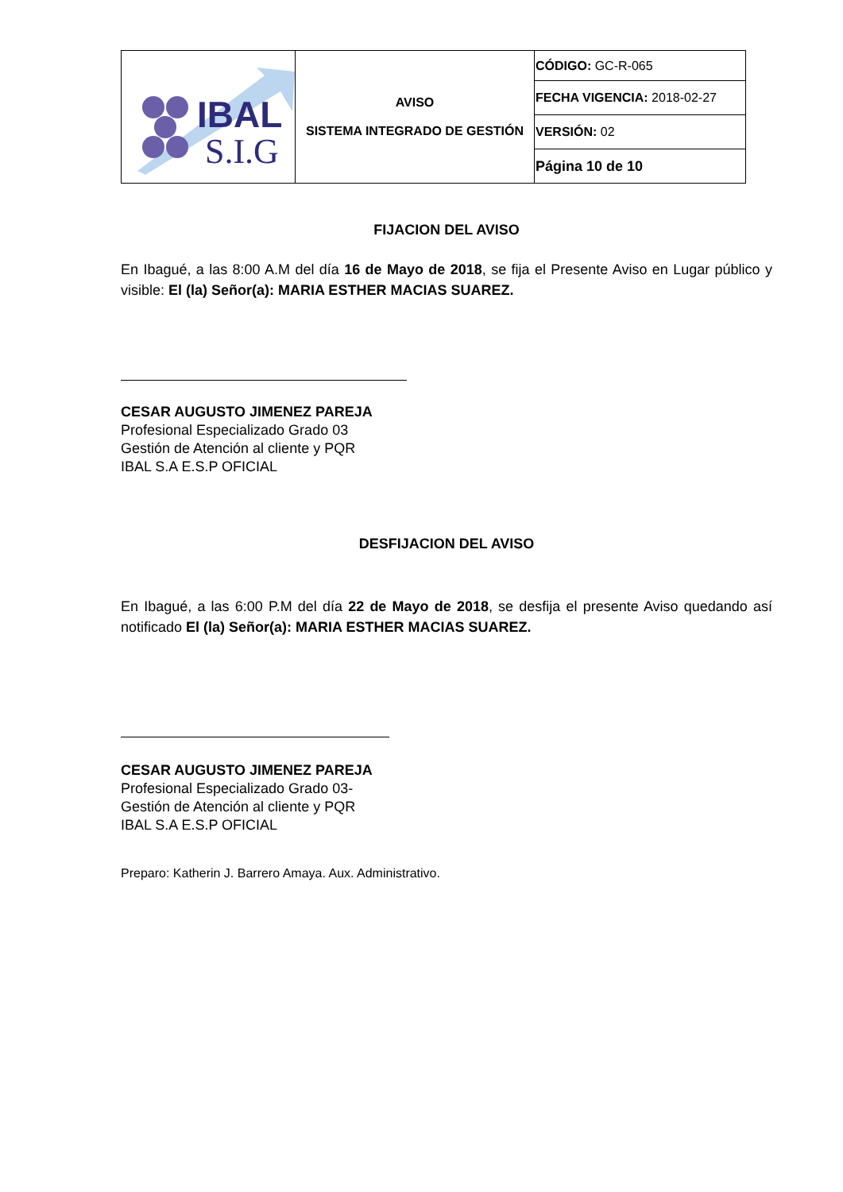| IBAL S.I.G | AVISO SISTEMA INTEGRADO DE GESTIÓN | CÓDIGO: GC-R-065 |
| | | FECHA VIGENCIA: 2018-02-27 |
| | | VERSIÓN: 02 |
| | | Página 10 de 10 |
FIJACION DEL AVISO
En Ibagué, a las 8:00 A.M del día 16 de Mayo de 2018, se fija el Presente Aviso en Lugar público y visible: El (la) Señor(a): MARIA ESTHER MACIAS SUAREZ.
CESAR AUGUSTO JIMENEZ PAREJA
Profesional Especializado Grado 03
Gestión de Atención al cliente y PQR
IBAL S.A E.S.P OFICIAL
DESFIJACION DEL AVISO
En Ibagué, a las 6:00 P.M del día 22 de Mayo de 2018, se desfija el presente Aviso quedando así notificado El (la) Señor(a): MARIA ESTHER MACIAS SUAREZ.
CESAR AUGUSTO JIMENEZ PAREJA
Profesional Especializado Grado 03-
Gestión de Atención al cliente y PQR
IBAL S.A E.S.P OFICIAL
Preparo: Katherin J. Barrero Amaya. Aux. Administrativo.